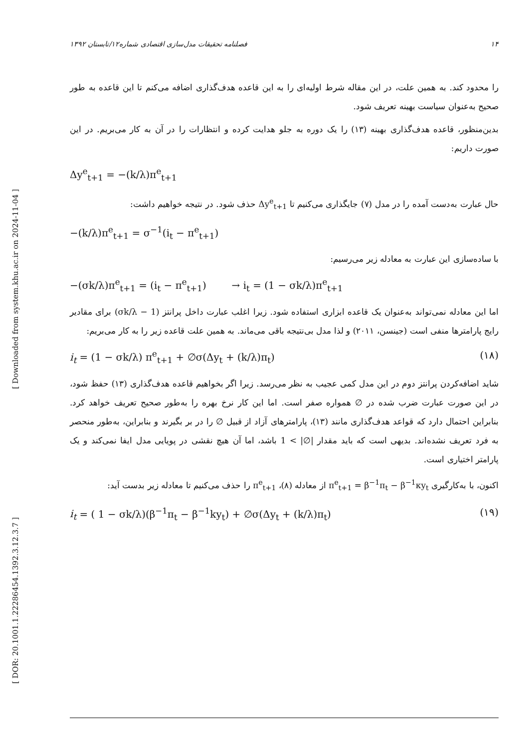[ DOR: 20.1001.1.22286454.1392.3.12.3.7 ] [ Downloaded from system.khu.ac.ir on 2024-11-04 ]
۱۴ فصلنامه تحقیقات مدل‌سازی اقتصادی شماره۱۲/تابستان ۱۳۹۲
را محدود کند. به همین علت، در این مقاله شرط اولیه‌ای را به این قاعده هدف‌گذاری اضافه می‌کنم تا این قاعده به طور صحیح به‌عنوان سیاست بهینه تعریف شود.
بدین‌منظور، قاعده هدف‌گذاری بهینه (۱۳) را یک دوره به جلو هدایت کرده و انتظارات را در آن به کار می‌بریم. در این صورت داریم:
Δy<sup>e</sup><sub>t+1</sub> = −(k/λ)π<sup>e</sup><sub>t+1</sub>
حال عبارت به‌دست آمده را در مدل (۷) جایگذاری می‌کنیم تا Δy<sup>e</sup><sub>t+1</sub> حذف شود. در نتیجه خواهیم داشت:
−(k/λ)π<sup>e</sup><sub>t+1</sub> = σ<sup>−1</sup>(i<sub>t</sub> − π<sup>e</sup><sub>t+1</sub>)
با ساده‌سازی این عبارت به معادله زیر می‌رسیم:
−(σk/λ)π<sup>e</sup><sub>t+1</sub> = (i<sub>t</sub> − π<sup>e</sup><sub>t+1</sub>) → i<sub>t</sub> = (1 − σk/λ)π<sup>e</sup><sub>t+1</sub>
اما این معادله نمی‌تواند به‌عنوان یک قاعده ابزاری استفاده شود. زیرا اغلب عبارت داخل پرانتز (1 − σk/λ) برای مقادیر رایج پارامترها منفی است (جینسن، ۲۰۱۱) و لذا مدل بی‌نتیجه باقی می‌ماند. به همین علت قاعده زیر را به کار می‌بریم:
i<sub>t</sub> = (1 − σk/λ) π<sup>e</sup><sub>t+1</sub> + ∅σ(Δy<sub>t</sub> + (k/λ)π<sub>t</sub>) (۱۸)
شاید اضافه‌کردن پرانتز دوم در این مدل کمی عجیب به نظر می‌رسد. زیرا اگر بخواهیم قاعده هدف‌گذاری (۱۳) حفظ شود، در این صورت عبارت ضرب شده در ∅ همواره صفر است. اما این کار نرخ بهره را به‌طور صحیح تعریف خواهد کرد. بنابراین احتمال دارد که قواعد هدف‌گذاری مانند (۱۳)، پارامترهای آزاد از قبیل ∅ را در بر بگیرند و بنابراین، به‌طور منحصر به فرد تعریف نشده‌اند. بدیهی است که باید مقدار |∅| > 1 باشد، اما آن هیچ نقشی در پویایی مدل ایفا نمی‌کند و یک پارامتر اختیاری است.
اکنون، با به‌کارگیری π<sup>e</sup><sub>t+1</sub> = β<sup>−1</sup>π<sub>t</sub> − β<sup>−1</sup>κy<sub>t</sub> از معادله (۸)، π<sup>e</sup><sub>t+1</sub> را حذف می‌کنیم تا معادله زیر بدست آید:
i<sub>t</sub> = ( 1 − σk/λ)(β<sup>−1</sup>π<sub>t</sub> − β<sup>−1</sup>ky<sub>t</sub>) + ∅σ(Δy<sub>t</sub> + (k/λ)π<sub>t</sub>) (۱۹)